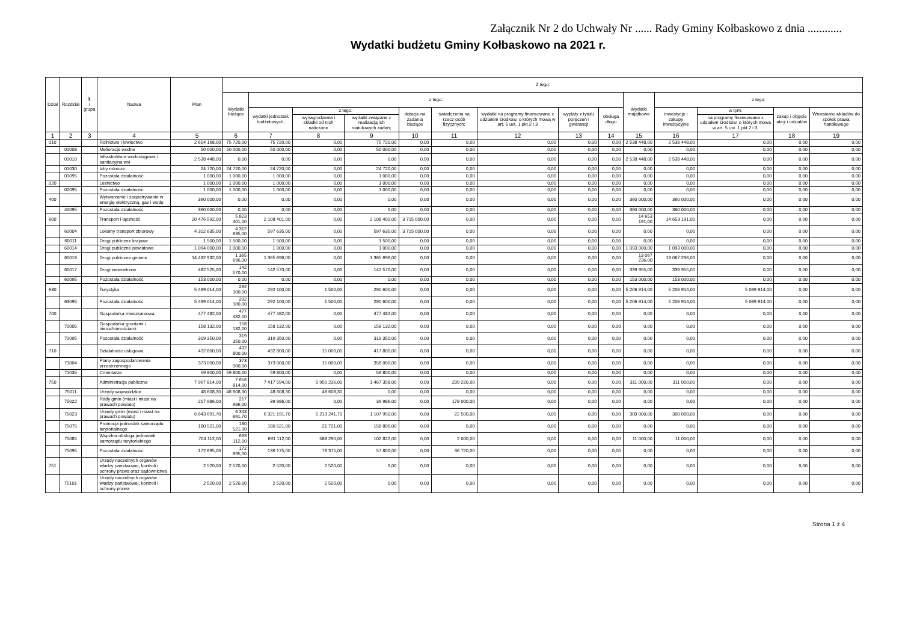Załącznik Nr 2 do Uchwały Nr ...... Rady Gminy Kołbaskowo z dnia ............
Wydatki budżetu Gminy Kołbaskowo na 2021 r.
| Dział | Rozdział | § / grupa | Nazwa | Plan | Z tego: | | | | | | | | | | | | | |
| --- | --- | --- | --- | --- | --- | --- | --- | --- | --- | --- | --- | --- | --- | --- | --- | --- | --- | --- |
| | | | | | Wydatki bieżące | z tego: | | | | | | | | Wydatki majątkowe | z tego: | | | |
| | | | | | | wydatki jednostek budżetowych, | z tego: | | dotacje na zadania bieżące | świadczenia na rzecz osób fizycznych; | wydatki na programy finansowane z udziałem środków, o których mowa w art. 5 ust. 1 pkt 2 i 3 | wypłaty z tytułu poręczeń i gwarancji | obsługa długu | | inwestycje i zakupy inwestycyjne | w tym: | zakup i objęcie akcji i udziałów | Wniesienie wkładów do spółek prawa handlowego |
| | | | | | | | wynagrodzenia i składki od nich naliczane | wydatki związane z realizacją ich statutowych zadań; | | | | | | | | na programy finansowane z udziałem środków, o których mowa w art. 5 ust. 1 pkt 2 i 3, | | |
| 1 | 2 | 3 | 4 | 5 | 6 | 7 | 8 | 9 | 10 | 11 | 12 | 13 | 14 | 15 | 16 | 17 | 18 | 19 |
| 010 | | | Rolnictwo i łowiectwo | 2 614 168,00 | 75 720,00 | 75 720,00 | 0,00 | 75 720,00 | 0,00 | 0,00 | 0,00 | 0,00 | 0,00 | 2 538 448,00 | 2 538 448,00 | 0,00 | 0,00 | 0,00 |
| | 01008 | | Melioracje wodne | 50 000,00 | 50 000,00 | 50 000,00 | 0,00 | 50 000,00 | 0,00 | 0,00 | 0,00 | 0,00 | 0,00 | 0,00 | 0,00 | 0,00 | 0,00 | 0,00 |
| | 01010 | | Infrastruktura wodociągowa i sanitacyjna wsi | 2 538 448,00 | 0,00 | 0,00 | 0,00 | 0,00 | 0,00 | 0,00 | 0,00 | 0,00 | 0,00 | 2 538 448,00 | 2 538 448,00 | 0,00 | 0,00 | 0,00 |
| | 01030 | | Izby rolnicze | 24 720,00 | 24 720,00 | 24 720,00 | 0,00 | 24 720,00 | 0,00 | 0,00 | 0,00 | 0,00 | 0,00 | 0,00 | 0,00 | 0,00 | 0,00 | 0,00 |
| | 01095 | | Pozostała działalność | 1 000,00 | 1 000,00 | 1 000,00 | 0,00 | 1 000,00 | 0,00 | 0,00 | 0,00 | 0,00 | 0,00 | 0,00 | 0,00 | 0,00 | 0,00 | 0,00 |
| 020 | | | Leśnictwo | 1 000,00 | 1 000,00 | 1 000,00 | 0,00 | 1 000,00 | 0,00 | 0,00 | 0,00 | 0,00 | 0,00 | 0,00 | 0,00 | 0,00 | 0,00 | 0,00 |
| | 02095 | | Pozostała działalność | 1 000,00 | 1 000,00 | 1 000,00 | 0,00 | 1 000,00 | 0,00 | 0,00 | 0,00 | 0,00 | 0,00 | 0,00 | 0,00 | 0,00 | 0,00 | 0,00 |
| 400 | | | Wytwarzanie i zaopatrywanie w energię elektryczną, gaz i wodę | 360 000,00 | 0,00 | 0,00 | 0,00 | 0,00 | 0,00 | 0,00 | 0,00 | 0,00 | 0,00 | 360 000,00 | 360 000,00 | 0,00 | 0,00 | 0,00 |
| | 40095 | | Pozostała działalność | 360 000,00 | 0,00 | 0,00 | 0,00 | 0,00 | 0,00 | 0,00 | 0,00 | 0,00 | 0,00 | 360 000,00 | 360 000,00 | 0,00 | 0,00 | 0,00 |
| 600 | | | Transport i łączność | 20 476 592,00 | 5 823 401,00 | 2 108 401,00 | 0,00 | 2 108 401,00 | 3 715 000,00 | 0,00 | 0,00 | 0,00 | 0,00 | 14 653 191,00 | 14 653 191,00 | 0,00 | 0,00 | 0,00 |
| | 60004 | | Lokalny transport zbiorowy | 4 312 635,00 | 4 312 635,00 | 597 635,00 | 0,00 | 597 635,00 | 3 715 000,00 | 0,00 | 0,00 | 0,00 | 0,00 | 0,00 | 0,00 | 0,00 | 0,00 | 0,00 |
| | 60011 | | Drogi publiczne krajowe | 1 500,00 | 1 500,00 | 1 500,00 | 0,00 | 1 500,00 | 0,00 | 0,00 | 0,00 | 0,00 | 0,00 | 0,00 | 0,00 | 0,00 | 0,00 | 0,00 |
| | 60014 | | Drogi publiczne powiatowe | 1 094 000,00 | 1 000,00 | 1 000,00 | 0,00 | 1 000,00 | 0,00 | 0,00 | 0,00 | 0,00 | 0,00 | 1 093 000,00 | 1 093 000,00 | 0,00 | 0,00 | 0,00 |
| | 60016 | | Drogi publiczne gminne | 14 432 932,00 | 1 365 696,00 | 1 365 696,00 | 0,00 | 1 365 696,00 | 0,00 | 0,00 | 0,00 | 0,00 | 0,00 | 13 067 236,00 | 13 067 236,00 | 0,00 | 0,00 | 0,00 |
| | 60017 | | Drogi wewnetrzne | 482 525,00 | 142 570,00 | 142 570,00 | 0,00 | 142 570,00 | 0,00 | 0,00 | 0,00 | 0,00 | 0,00 | 339 955,00 | 339 955,00 | 0,00 | 0,00 | 0,00 |
| | 60095 | | Pozostała działalność | 153 000,00 | 0,00 | 0,00 | 0,00 | 0,00 | 0,00 | 0,00 | 0,00 | 0,00 | 0,00 | 153 000,00 | 153 000,00 | 0,00 | 0,00 | 0,00 |
| 630 | | | Turystyka | 5 499 014,00 | 292 100,00 | 292 100,00 | 1 500,00 | 290 600,00 | 0,00 | 0,00 | 0,00 | 0,00 | 0,00 | 5 206 914,00 | 5 206 914,00 | 5 069 914,00 | 0,00 | 0,00 |
| | 63095 | | Pozostała działalność | 5 499 014,00 | 292 100,00 | 292 100,00 | 1 500,00 | 290 600,00 | 0,00 | 0,00 | 0,00 | 0,00 | 0,00 | 5 206 914,00 | 5 206 914,00 | 5 069 914,00 | 0,00 | 0,00 |
| 700 | | | Gospodarka mieszkaniowa | 477 482,00 | 477 482,00 | 477 482,00 | 0,00 | 477 482,00 | 0,00 | 0,00 | 0,00 | 0,00 | 0,00 | 0,00 | 0,00 | 0,00 | 0,00 | 0,00 |
| | 70005 | | Gospodarka gruntami i nieruchomościami | 158 132,00 | 158 132,00 | 158 132,00 | 0,00 | 158 132,00 | 0,00 | 0,00 | 0,00 | 0,00 | 0,00 | 0,00 | 0,00 | 0,00 | 0,00 | 0,00 |
| | 70095 | | Pozostała działalność | 319 350,00 | 319 350,00 | 319 350,00 | 0,00 | 319 350,00 | 0,00 | 0,00 | 0,00 | 0,00 | 0,00 | 0,00 | 0,00 | 0,00 | 0,00 | 0,00 |
| 710 | | | Działalność usługowa | 432 800,00 | 432 800,00 | 432 800,00 | 15 000,00 | 417 800,00 | 0,00 | 0,00 | 0,00 | 0,00 | 0,00 | 0,00 | 0,00 | 0,00 | 0,00 | 0,00 |
| | 71004 | | Plany zagospodarowania przestrzennego | 373 000,00 | 373 000,00 | 373 000,00 | 15 000,00 | 358 000,00 | 0,00 | 0,00 | 0,00 | 0,00 | 0,00 | 0,00 | 0,00 | 0,00 | 0,00 | 0,00 |
| | 71035 | | Cmentarze | 59 800,00 | 59 800,00 | 59 800,00 | 0,00 | 59 800,00 | 0,00 | 0,00 | 0,00 | 0,00 | 0,00 | 0,00 | 0,00 | 0,00 | 0,00 | 0,00 |
| 750 | | | Administracja publiczna | 7 967 814,00 | 7 656 814,00 | 7 417 594,00 | 5 950 236,00 | 1 467 358,00 | 0,00 | 239 220,00 | 0,00 | 0,00 | 0,00 | 311 000,00 | 311 000,00 | 0,00 | 0,00 | 0,00 |
| | 75011 | | Urzędy wojewódzkie | 48 608,30 | 48 608,30 | 48 608,30 | 48 608,30 | 0,00 | 0,00 | 0,00 | 0,00 | 0,00 | 0,00 | 0,00 | 0,00 | 0,00 | 0,00 | 0,00 |
| | 75022 | | Rady gmin (miast i miast na prawach powiatu) | 217 986,00 | 217 986,00 | 39 986,00 | 0,00 | 39 986,00 | 0,00 | 178 000,00 | 0,00 | 0,00 | 0,00 | 0,00 | 0,00 | 0,00 | 0,00 | 0,00 |
| | 75023 | | Urzędy gmin (miast i miast na prawach powiatu) | 6 643 691,70 | 6 343 691,70 | 6 321 191,70 | 5 213 241,70 | 1 107 950,00 | 0,00 | 22 500,00 | 0,00 | 0,00 | 0,00 | 300 000,00 | 300 000,00 | 0,00 | 0,00 | 0,00 |
| | 75075 | | Promocja jednostek samorządu terytorialnego | 180 521,00 | 180 521,00 | 180 521,00 | 21 721,00 | 158 800,00 | 0,00 | 0,00 | 0,00 | 0,00 | 0,00 | 0,00 | 0,00 | 0,00 | 0,00 | 0,00 |
| | 75085 | | Wspólna obsługa jednostek samorządu terytorialnego | 704 112,00 | 693 112,00 | 691 112,00 | 588 290,00 | 102 822,00 | 0,00 | 2 000,00 | 0,00 | 0,00 | 0,00 | 11 000,00 | 11 000,00 | 0,00 | 0,00 | 0,00 |
| | 75095 | | Pozostała działalność | 172 895,00 | 172 895,00 | 136 175,00 | 78 375,00 | 57 800,00 | 0,00 | 36 720,00 | 0,00 | 0,00 | 0,00 | 0,00 | 0,00 | 0,00 | 0,00 | 0,00 |
| 751 | | | Urzędy naczelnych organów władzy państwowej, kontroli i ochrony prawa oraz sądownictwa | 2 520,00 | 2 520,00 | 2 520,00 | 2 520,00 | 0,00 | 0,00 | 0,00 | 0,00 | 0,00 | 0,00 | 0,00 | 0,00 | 0,00 | 0,00 | 0,00 |
| | 75101 | | Urzędy naczelnych organów władzy państwowej, kontroli i ochrony prawa | 2 520,00 | 2 520,00 | 2 520,00 | 2 520,00 | 0,00 | 0,00 | 0,00 | 0,00 | 0,00 | 0,00 | 0,00 | 0,00 | 0,00 | 0,00 | 0,00 |
Strona 1 z 4